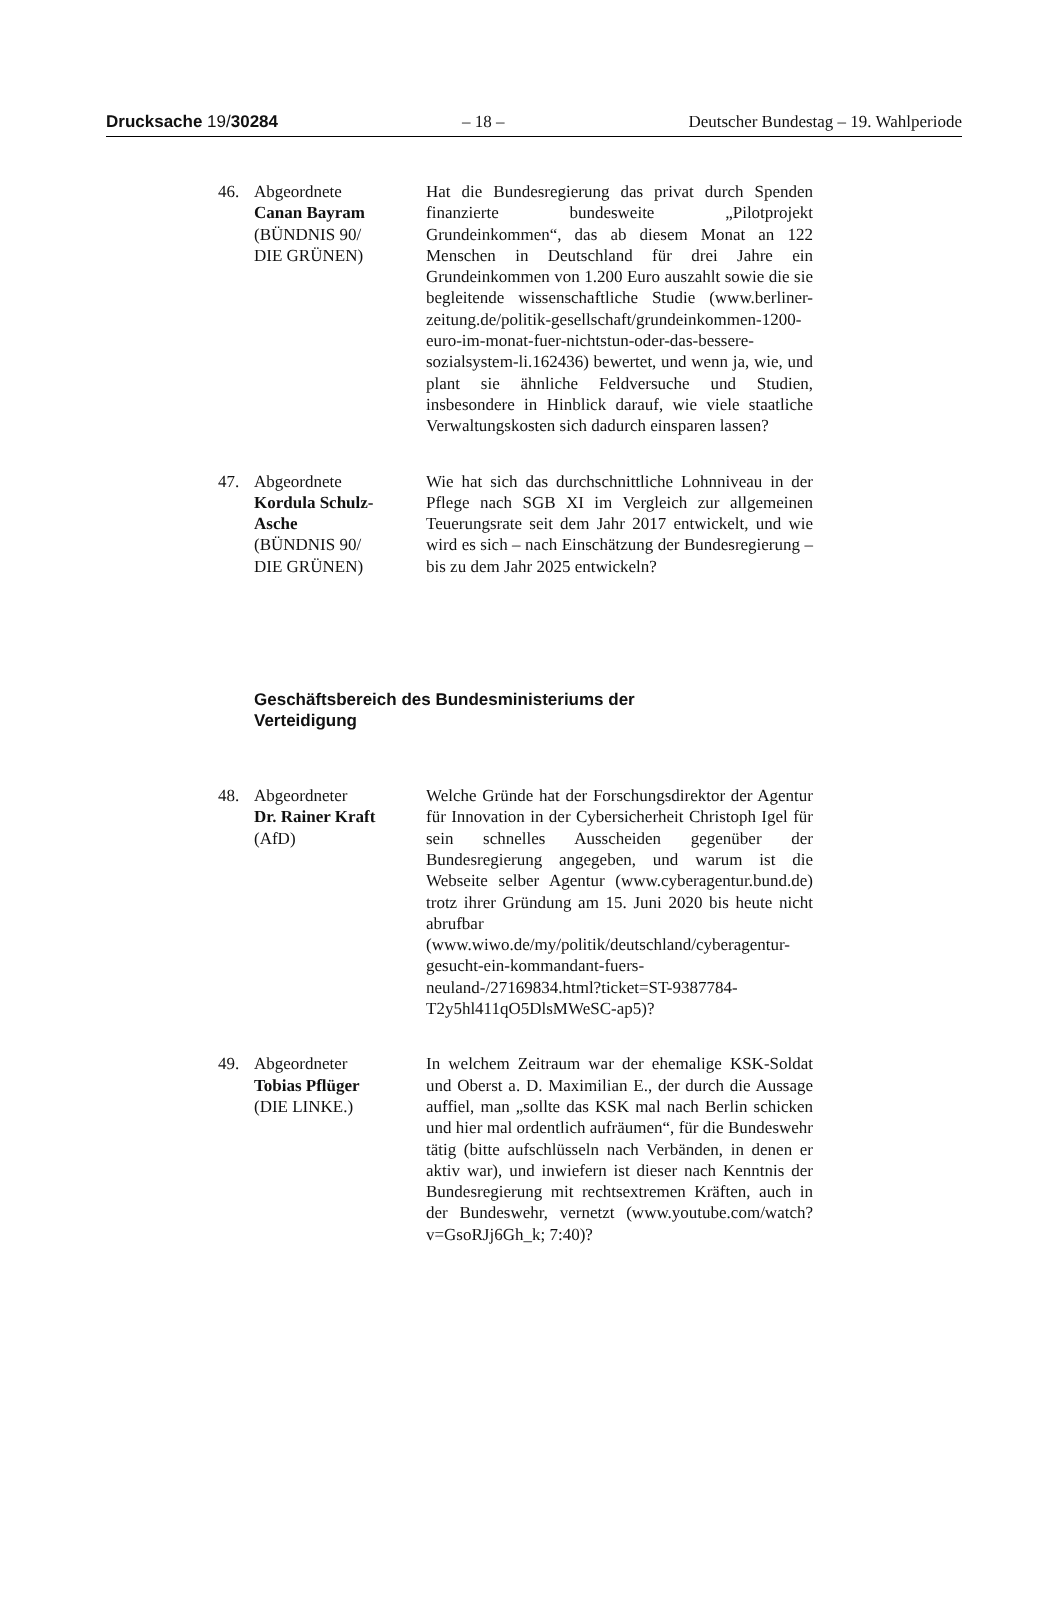Drucksache 19/30284 – 18 – Deutscher Bundestag – 19. Wahlperiode
46. Abgeordnete
Canan Bayram
(BÜNDNIS 90/
DIE GRÜNEN)
Hat die Bundesregierung das privat durch Spenden finanzierte bundesweite „Pilotprojekt Grundeinkommen“, das ab diesem Monat an 122 Menschen in Deutschland für drei Jahre ein Grundeinkommen von 1.200 Euro auszahlt sowie die sie begleitende wissenschaftliche Studie (www.berliner-zeitung.de/politik-gesellschaft/grundeinkommen-1200-euro-im-monat-fuer-nichtstun-oder-das-bessere-sozialsystem-li.162436) bewertet, und wenn ja, wie, und plant sie ähnliche Feldversuche und Studien, insbesondere in Hinblick darauf, wie viele staatliche Verwaltungskosten sich dadurch einsparen lassen?
47. Abgeordnete
Kordula Schulz-
Asche
(BÜNDNIS 90/
DIE GRÜNEN)
Wie hat sich das durchschnittliche Lohnniveau in der Pflege nach SGB XI im Vergleich zur allgemeinen Teuerungsrate seit dem Jahr 2017 entwickelt, und wie wird es sich – nach Einschätzung der Bundesregierung – bis zu dem Jahr 2025 entwickeln?
Geschäftsbereich des Bundesministeriums der
Verteidigung
48. Abgeordneter
Dr. Rainer Kraft
(AfD)
Welche Gründe hat der Forschungsdirektor der Agentur für Innovation in der Cybersicherheit Christoph Igel für sein schnelles Ausscheiden gegenüber der Bundesregierung angegeben, und warum ist die Webseite selber Agentur (www.cyberagentur.bund.de) trotz ihrer Gründung am 15. Juni 2020 bis heute nicht abrufbar (www.wiwo.de/my/politik/deutschland/cyberagentur-gesucht-ein-kommandant-fuers-neuland-/27169834.html?ticket=ST-9387784-T2y5hl411qO5DlsMWeSC-ap5)?
49. Abgeordneter
Tobias Pflüger
(DIE LINKE.)
In welchem Zeitraum war der ehemalige KSK-Soldat und Oberst a. D. Maximilian E., der durch die Aussage auffiel, man „sollte das KSK mal nach Berlin schicken und hier mal ordentlich aufräumen“, für die Bundeswehr tätig (bitte aufschlüsseln nach Verbänden, in denen er aktiv war), und inwiefern ist dieser nach Kenntnis der Bundesregierung mit rechtsextremen Kräften, auch in der Bundeswehr, vernetzt (www.youtube.com/watch?v=GsoRJj6Gh_k; 7:40)?